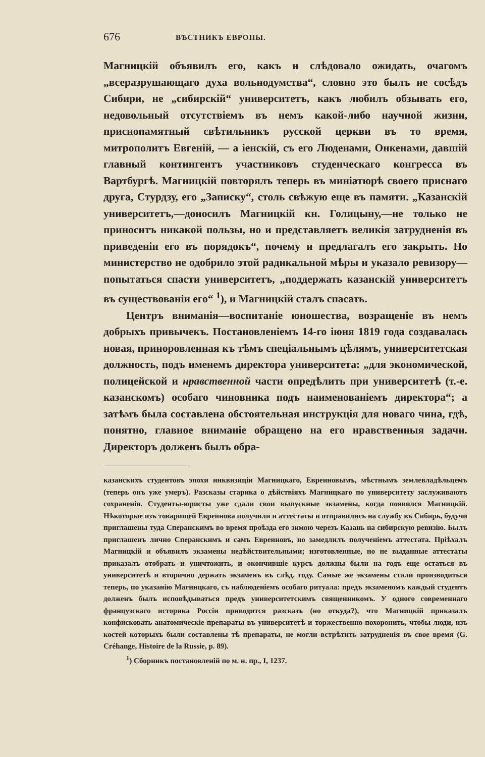676 ВѢСТНИКЪ ЕВРОПЫ.
Магницкій объявилъ его, какъ и слѣдовало ожидать, очагомъ „всеразрушающаго духа вольнодумства“, словно это былъ не сосѣдъ Сибири, не „сибирскій“ университетъ, какъ любилъ обзывать его, недовольный отсутствіемъ въ немъ какой-либо научной жизни, приснопамятный свѣтильникъ русской церкви въ то время, митрополитъ Евгеній, — а іенскій, съ его Люденами, Онкенами, давшій главный контингентъ участниковъ студенческаго конгресса въ Вартбургѣ. Магницкій повторялъ теперь въ миніатюрѣ своего приснаго друга, Стурдзу, его „Записку“, столь свѣжую еще въ памяти. „Казанскій университетъ,—доносилъ Магницкій кн. Голицыну,—не только не приноситъ никакой пользы, но и представляетъ великія затрудненія въ приведеніи его въ порядокъ“, почему и предлагалъ его закрыть. Но министерство не одобрило этой радикальной мѣры и указало ревизору—попытаться спасти университетъ, „поддержать казанскій университетъ въ существованіи его“ <sup>1</sup>), и Магницкій сталъ спасать.
Центръ вниманія—воспитаніе юношества, возращеніе въ немъ добрыхъ привычекъ. Постановленіемъ 14-го іюня 1819 года создавалась новая, приноровленная къ тѣмъ спеціальнымъ цѣлямъ, университетская должность, подъ именемъ директора университета: „для экономической, полицейской и нравственной части опредѣлить при университетѣ (т.-е. казанскомъ) особаго чиновника подъ наименованіемъ директора“; а затѣмъ была составлена обстоятельная инструкція для новаго чина, гдѣ, понятно, главное вниманіе обращено на его нравственныя задачи. Директоръ долженъ былъ обра-
казанскихъ студентовъ эпохи инквизиціи Магницкаго, Евреиновымъ, мѣстнымъ землевладѣльцемъ (теперь онъ уже умеръ). Разсказы старика о дѣйствіяхъ Магницкаго по университету заслуживаютъ сохраненія. Студенты-юристы уже сдали свои выпускные экзамены, когда появился Магницкій. Нѣкоторые изъ товарищей Евреинова получили и аттестаты и отправились на службу въ Сибирь, будучи приглашены туда Сперанскимъ во время проѣзда его зимою черезъ Казань на сибирскую ревизію. Былъ приглашенъ лично Сперанскимъ и самъ Евреиновъ, но замедлилъ полученіемъ аттестата. Пріѣхалъ Магницкій и объявилъ экзамены недѣйствительными; изготовленные, но не выданные аттестаты приказалъ отобрать и уничтожить, и окончившіе курсъ должны были на годъ еще остаться въ университетѣ и вторично держать экзаменъ въ слѣд. году. Самые же экзамены стали производиться теперь, по указанію Магницкаго, съ наблюденіемъ особаго ритуала: предъ экзаменомъ каждый студентъ долженъ былъ исповѣдываться предъ университетскимъ священникомъ. У одного современнаго французскаго историка Россіи приводится разсказъ (но откуда?), что Магницкій приказалъ конфисковать анатомическіе препараты въ университетѣ и торжественно похоронить, чтобы люди, изъ костей которыхъ были составлены тѣ препараты, не могли встрѣтить затрудненія въ свое время (G. Créhange, Histoire de la Russie, p. 89).
<sup>1</sup>) Сборникъ постановленій по м. н. пр., I, 1237.